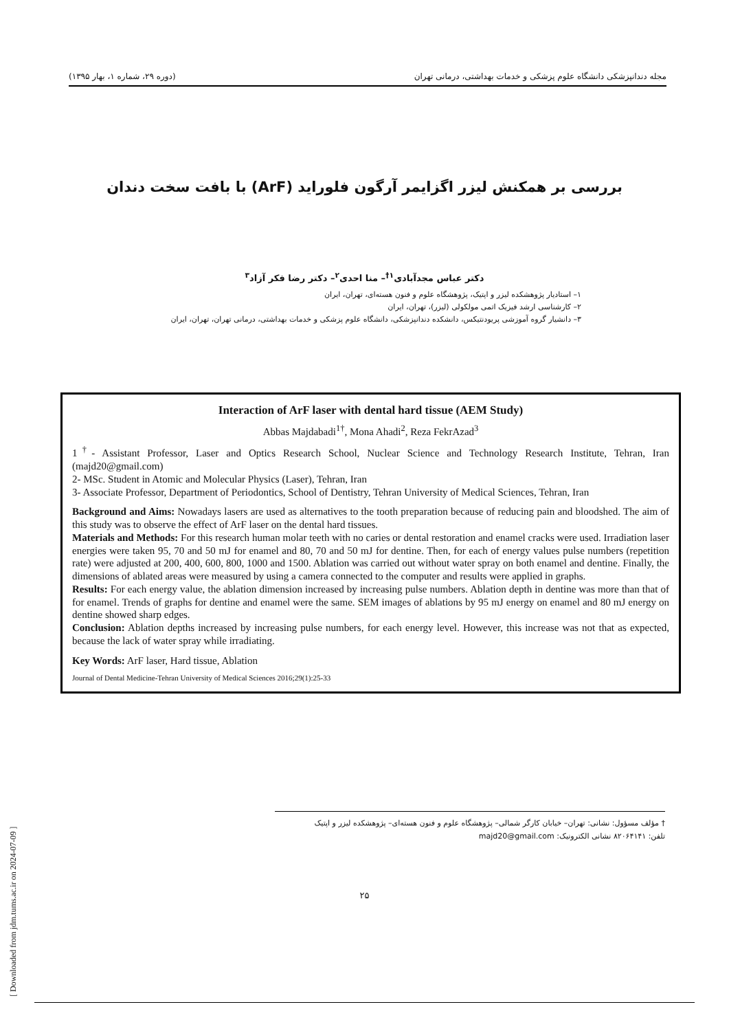مجله دندانپزشکی دانشگاه علوم پزشکی و خدمات بهداشتی، درمانی تهران (دوره ۲۹، شماره ۱، بهار ۱۳۹۵)
بررسی بر همکنش لیزر اگزایمر آرگون فلوراید (ArF) با بافت سخت دندان
دکتر عباس مجدآبادی<sup>۱†</sup>– منا احدی<sup>۲</sup>– دکتر رضا فکر آزاد<sup>۳</sup>
۱– استادیار پژوهشکده لیزر و اپتیک، پژوهشگاه علوم و فنون هسته‌ای، تهران، ایران
۲– کارشناسی ارشد فیزیک اتمی مولکولی (لیزر)، تهران، ایران
۳– دانشیار گروه آموزشی پریودنتیکس، دانشکده دندانپزشکی، دانشگاه علوم پزشکی و خدمات بهداشتی، درمانی تهران، تهران، ایران
Interaction of ArF laser with dental hard tissue (AEM Study)
Abbas Majdabadi<sup>1†</sup>, Mona Ahadi<sup>2</sup>, Reza FekrAzad<sup>3</sup>
1<sup>†</sup>- Assistant Professor, Laser and Optics Research School, Nuclear Science and Technology Research Institute, Tehran, Iran (majd20@gmail.com)
2- MSc. Student in Atomic and Molecular Physics (Laser), Tehran, Iran
3- Associate Professor, Department of Periodontics, School of Dentistry, Tehran University of Medical Sciences, Tehran, Iran
Background and Aims: Nowadays lasers are used as alternatives to the tooth preparation because of reducing pain and bloodshed. The aim of this study was to observe the effect of ArF laser on the dental hard tissues.
Materials and Methods: For this research human molar teeth with no caries or dental restoration and enamel cracks were used. Irradiation laser energies were taken 95, 70 and 50 mJ for enamel and 80, 70 and 50 mJ for dentine. Then, for each of energy values pulse numbers (repetition rate) were adjusted at 200, 400, 600, 800, 1000 and 1500. Ablation was carried out without water spray on both enamel and dentine. Finally, the dimensions of ablated areas were measured by using a camera connected to the computer and results were applied in graphs.
Results: For each energy value, the ablation dimension increased by increasing pulse numbers. Ablation depth in dentine was more than that of for enamel. Trends of graphs for dentine and enamel were the same. SEM images of ablations by 95 mJ energy on enamel and 80 mJ energy on dentine showed sharp edges.
Conclusion: Ablation depths increased by increasing pulse numbers, for each energy level. However, this increase was not that as expected, because the lack of water spray while irradiating.
Key Words: ArF laser, Hard tissue, Ablation
Journal of Dental Medicine-Tehran University of Medical Sciences 2016;29(1):25-33
[ Downloaded from jdm.tums.ac.ir on 2024-07-09 ]
† مؤلف مسؤول: نشانی: تهران– خیابان کارگر شمالی– پژوهشگاه علوم و فنون هسته‌ای– پژوهشکده لیزر و اپتیک
تلفن: ۸۲۰۶۴۱۴۱ نشانی الکترونیک: majd20@gmail.com
۲۵